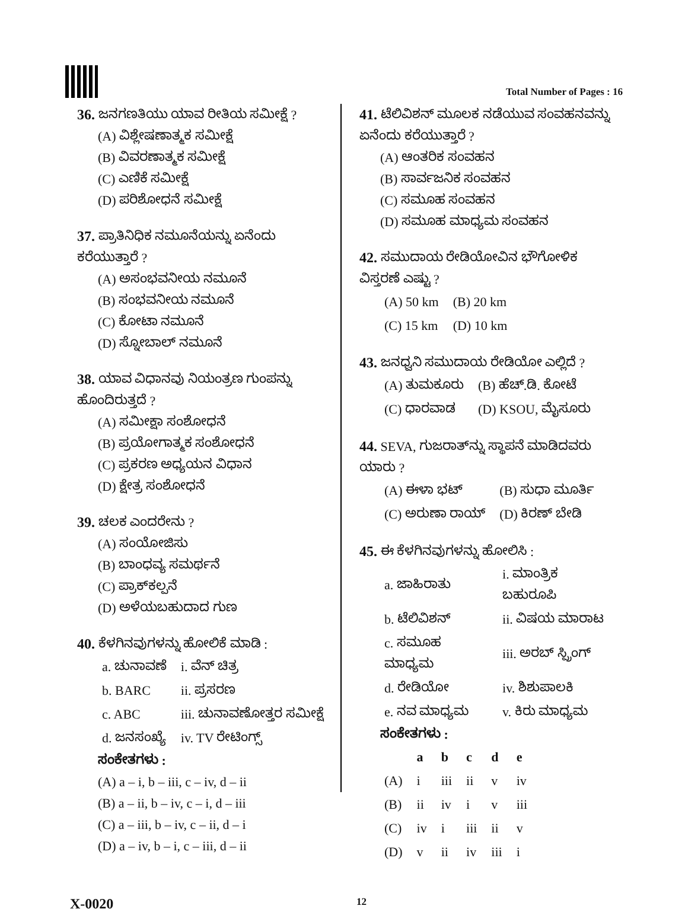Total Number of Pages : 16
36. ಜನಗಣತಿಯು ಯಾವ ರೀತಿಯ ಸಮೀಕ್ಷೆ ?
(A) ವಿಶ್ಲೇಷಣಾತ್ಮಕ ಸಮೀಕ್ಷೆ
(B) ವಿವರಣಾತ್ಮಕ ಸಮೀಕ್ಷೆ
(C) ಎಣಿಕೆ ಸಮೀಕ್ಷೆ
(D) ಪರಿಶೋಧನೆ ಸಮೀಕ್ಷೆ
37. ಪ್ರಾತಿನಿಧಿಕ ನಮೂನೆಯನ್ನು ಏನೆಂದು ಕರೆಯುತ್ತಾರೆ ?
(A) ಅಸಂಭವನೀಯ ನಮೂನೆ
(B) ಸಂಭವನೀಯ ನಮೂನೆ
(C) ಕೋಟಾ ನಮೂನೆ
(D) ಸ್ನೋಬಾಲ್ ನಮೂನೆ
38. ಯಾವ ವಿಧಾನವು ನಿಯಂತ್ರಣ ಗುಂಪನ್ನು ಹೊಂದಿರುತ್ತದೆ ?
(A) ಸಮೀಕ್ಷಾ ಸಂಶೋಧನೆ
(B) ಪ್ರಯೋಗಾತ್ಮಕ ಸಂಶೋಧನೆ
(C) ಪ್ರಕರಣ ಅಧ್ಯಯನ ವಿಧಾನ
(D) ಕ್ಷೇತ್ರ ಸಂಶೋಧನೆ
39. ಚಲಕ ಎಂದರೇನು ?
(A) ಸಂಯೋಜಿಸು
(B) ಬಾಂಧವ್ಯ ಸಮರ್ಥನೆ
(C) ಪ್ರಾಕ್‌ಕಲ್ಪನೆ
(D) ಅಳೆಯಬಹುದಾದ ಗುಣ
40. ಕೆಳಗಿನವುಗಳನ್ನು ಹೋಲಿಕೆ ಮಾಡಿ :
| a. ಚುನಾವಣೆ | i. ವೆನ್ ಚಿತ್ರ |
| b. BARC | ii. ಪ್ರಸರಣ |
| c. ABC | iii. ಚುನಾವಣೋತ್ತರ ಸಮೀಕ್ಷೆ |
| d. ಜನಸಂಖ್ಯೆ | iv. TV ರೇಟಿಂಗ್ಸ್ |
ಸಂಕೇತಗಳು :
(A) a – i, b – iii, c – iv, d – ii
(B) a – ii, b – iv, c – i, d – iii
(C) a – iii, b – iv, c – ii, d – i
(D) a – iv, b – i, c – iii, d – ii
41. ಟೆಲಿವಿಶನ್ ಮೂಲಕ ನಡೆಯುವ ಸಂವಹನವನ್ನು ಏನೆಂದು ಕರೆಯುತ್ತಾರೆ ?
(A) ಆಂತರಿಕ ಸಂವಹನ
(B) ಸಾರ್ವಜನಿಕ ಸಂವಹನ
(C) ಸಮೂಹ ಸಂವಹನ
(D) ಸಮೂಹ ಮಾಧ್ಯಮ ಸಂವಹನ
42. ಸಮುದಾಯ ರೇಡಿಯೋವಿನ ಭೌಗೋಳಿಕ ವಿಸ್ತರಣೆ ಎಷ್ಟು ?
| (A) 50 km | (B) 20 km |
| (C) 15 km | (D) 10 km |
43. ಜನಧ್ವನಿ ಸಮುದಾಯ ರೇಡಿಯೋ ಎಲ್ಲಿದೆ ?
| (A) ತುಮಕೂರು | (B) ಹೆಚ್.ಡಿ. ಕೋಟೆ |
| (C) ಧಾರವಾಡ | (D) KSOU, ಮೈಸೂರು |
44. SEVA, ಗುಜರಾತ್‌ನ್ನು ಸ್ಥಾಪನೆ ಮಾಡಿದವರು ಯಾರು ?
| (A) ಈಳಾ ಭಟ್ | (B) ಸುಧಾ ಮೂರ್ತಿ |
| (C) ಅರುಣಾ ರಾಯ್ | (D) ಕಿರಣ್ ಬೇಡಿ |
45. ಈ ಕೆಳಗಿನವುಗಳನ್ನು ಹೋಲಿಸಿ :
| a. ಜಾಹಿರಾತು | i. ಮಾಂತ್ರಿಕ ಬಹುರೂಪಿ |
| b. ಟೆಲಿವಿಶನ್ | ii. ವಿಷಯ ಮಾರಾಟ |
| c. ಸಮೂಹ ಮಾಧ್ಯಮ | iii. ಅರಬ್ ಸ್ಪ್ರಿಂಗ್ |
| d. ರೇಡಿಯೋ | iv. ಶಿಶುಪಾಲಕಿ |
| e. ನವ ಮಾಧ್ಯಮ | v. ಕಿರು ಮಾಧ್ಯಮ |
ಸಂಕೇತಗಳು :
| | a | b | c | d | e |
| --- | --- | --- | --- | --- | --- |
| (A) | i | iii | ii | v | iv |
| (B) | ii | iv | i | v | iii |
| (C) | iv | i | iii | ii | v |
| (D) | v | ii | iv | iii | i |
X-0020 12